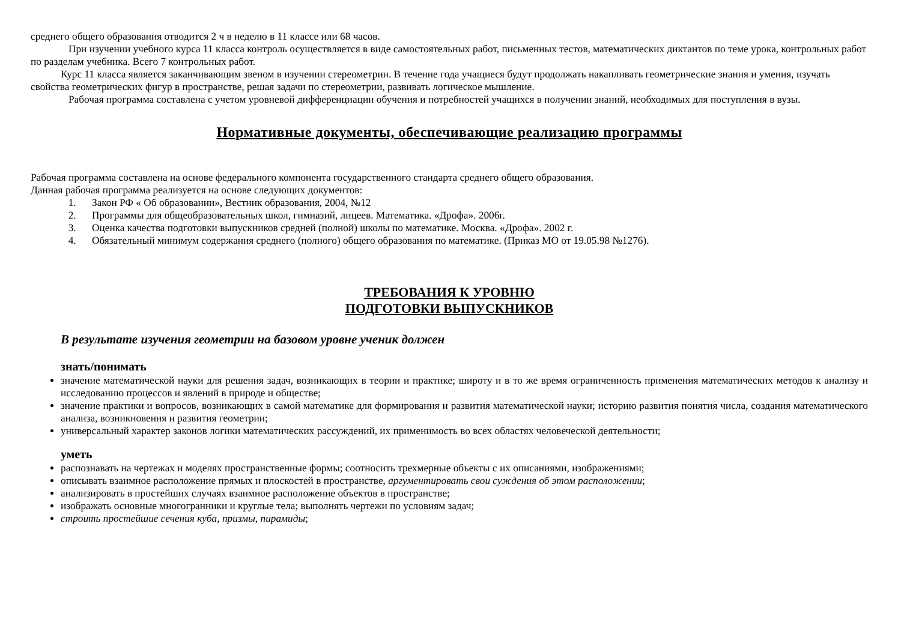среднего общего образования отводится 2 ч в неделю в 11 классе или 68 часов.
При изучении учебного курса 11 класса контроль осуществляется в виде самостоятельных работ, письменных тестов, математических диктантов по теме урока, контрольных работ по разделам учебника. Всего 7 контрольных работ.
Курс 11 класса является заканчивающим звеном в изучении стереометрии. В течение года учащиеся будут продолжать накапливать геометрические знания и умения, изучать свойства геометрических фигур в пространстве, решая задачи по стереометрии, развивать логическое мышление.
Рабочая программа составлена с учетом уровневой дифференциации обучения и потребностей учащихся в получении знаний, необходимых для поступления в вузы.
Нормативные документы, обеспечивающие реализацию программы
Рабочая программа составлена на основе федерального компонента государственного стандарта среднего общего образования.
Данная рабочая программа реализуется на основе следующих документов:
1. Закон РФ « Об образовании», Вестник образования, 2004, №12
2. Программы для общеобразовательных школ, гимназий, лицеев. Математика. «Дрофа». 2006г.
3. Оценка качества подготовки выпускников средней (полной) школы по математике. Москва. «Дрофа». 2002 г.
4. Обязательный минимум содержания среднего (полного) общего образования по математике. (Приказ МО от 19.05.98 №1276).
ТРЕБОВАНИЯ К УРОВНЮ
ПОДГОТОВКИ ВЫПУСКНИКОВ
В результате изучения геометрии на базовом уровне ученик должен
знать/понимать
значение математической науки для решения задач, возникающих в теории и практике; широту и в то же время ограниченность применения математических методов к анализу и исследованию процессов и явлений в природе и обществе;
значение практики и вопросов, возникающих в самой математике для формирования и развития математической науки; историю развития понятия числа, создания математического анализа, возникновения и развития геометрии;
универсальный характер законов логики математических рассуждений, их применимость во всех областях человеческой деятельности;
уметь
распознавать на чертежах и моделях пространственные формы; соотносить трехмерные объекты с их описаниями, изображениями;
описывать взаимное расположение прямых и плоскостей в пространстве, аргументировать свои суждения об этом расположении;
анализировать в простейших случаях взаимное расположение объектов в пространстве;
изображать основные многогранники и круглые тела; выполнять чертежи по условиям задач;
строить простейшие сечения куба, призмы, пирамиды;